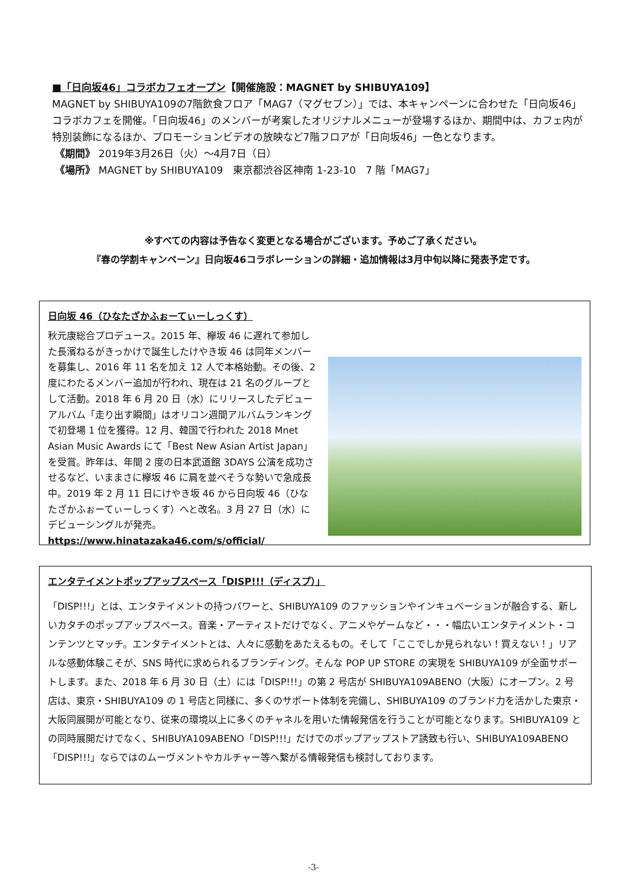■「日向坂46」コラボカフェオープン【開催施設：MAGNET by SHIBUYA109】
MAGNET by SHIBUYA109の7階飲食フロア「MAG7（マグセブン）」では、本キャンペーンに合わせた「日向坂46」コラボカフェを開催。「日向坂46」のメンバーが考案したオリジナルメニューが登場するほか、期間中は、カフェ内が特別装飾になるほか、プロモーションビデオの放映など7階フロアが「日向坂46」一色となります。
《期間》 2019年3月26日（火）～4月7日（日）
《場所》 MAGNET by SHIBUYA109　東京都渋谷区神南 1-23-10　7 階「MAG7」
※すべての内容は予告なく変更となる場合がございます。予めご了承ください。
『春の学割キャンペーン』日向坂46コラボレーションの詳細・追加情報は3月中旬以降に発表予定です。
日向坂 46（ひなたざかふぉーてぃーしっくす）
秋元康総合プロデュース。2015 年、欅坂 46 に遅れて参加した長濱ねるがきっかけで誕生したけやき坂 46 は同年メンバーを募集し、2016 年 11 名を加え 12 人で本格始動。その後、2 度にわたるメンバー追加が行われ、現在は 21 名のグループとして活動。2018 年 6 月 20 日（水）にリリースしたデビューアルバム「走り出す瞬間」はオリコン週間アルバムランキングで初登場 1 位を獲得。12 月、韓国で行われた 2018 Mnet Asian Music Awards にて「Best New Asian Artist Japan」を受賞。昨年は、年間 2 度の日本武道館 3DAYS 公演を成功させるなど、いままさに欅坂 46 に肩を並べそうな勢いで急成長中。2019 年 2 月 11 日にけやき坂 46 から日向坂 46（ひなたざかふぉーてぃーしっくす）へと改名。3 月 27 日（水）にデビューシングルが発売。
https://www.hinatazaka46.com/s/official/
エンタテイメントポップアップスペース「DISP!!!（ディスプ）」
「DISP!!!」とは、エンタテイメントの持つパワーと、SHIBUYA109 のファッションやインキュベーションが融合する、新しいカタチのポップアップスペース。音楽・アーティストだけでなく、アニメやゲームなど・・・幅広いエンタテイメント・コンテンツとマッチ。エンタテイメントとは、人々に感動をあたえるもの。そして「ここでしか見られない！買えない！」リアルな感動体験こそが、SNS 時代に求められるブランディング。そんな POP UP STORE の実現を SHIBUYA109 が全面サポートします。また、2018 年 6 月 30 日（土）には「DISP!!!」の第 2 号店が SHIBUYA109ABENO（大阪）にオープン。2 号店は、東京・SHIBUYA109 の 1 号店と同様に、多くのサポート体制を完備し、SHIBUYA109 のブランド力を活かした東京・大阪同展開が可能となり、従来の環境以上に多くのチャネルを用いた情報発信を行うことが可能となります。SHIBUYA109 との同時展開だけでなく、SHIBUYA109ABENO「DISP!!!」だけでのポップアップストア誘致も行い、SHIBUYA109ABENO「DISP!!!」ならではのムーヴメントやカルチャー等へ繋がる情報発信も検討しております。
-3-